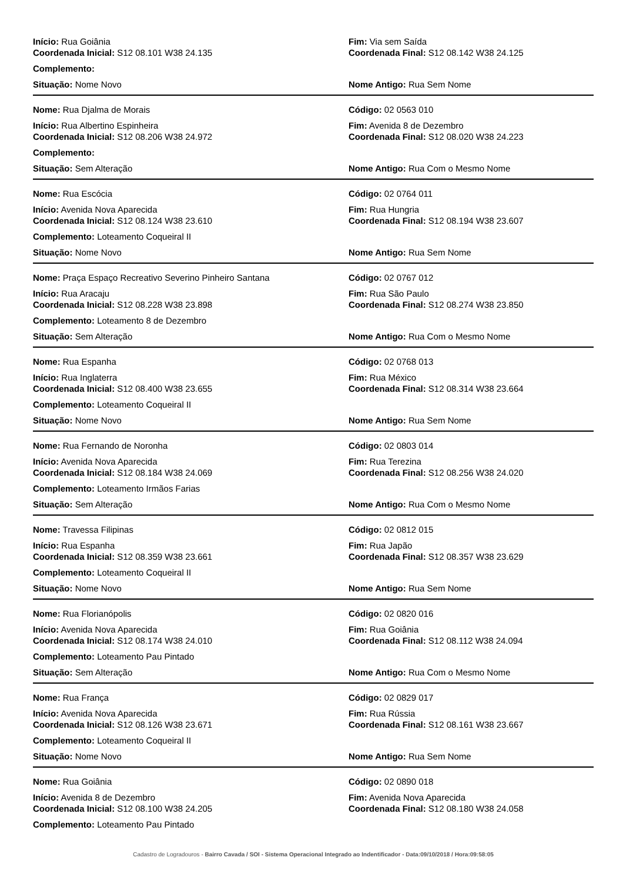Início: Rua Goiânia
Coordenada Inicial: S12 08.101 W38 24.135
Fim: Via sem Saída
Coordenada Final: S12 08.142 W38 24.125
Complemento:
Situação: Nome Novo Nome Antigo: Rua Sem Nome
Nome: Rua Djalma de Morais Código: 02 0563 010
Início: Rua Albertino Espinheira
Coordenada Inicial: S12 08.206 W38 24.972
Fim: Avenida 8 de Dezembro
Coordenada Final: S12 08.020 W38 24.223
Complemento:
Situação: Sem Alteração Nome Antigo: Rua Com o Mesmo Nome
Nome: Rua Escócia Código: 02 0764 011
Início: Avenida Nova Aparecida
Coordenada Inicial: S12 08.124 W38 23.610
Fim: Rua Hungria
Coordenada Final: S12 08.194 W38 23.607
Complemento: Loteamento Coqueiral II
Situação: Nome Novo Nome Antigo: Rua Sem Nome
Nome: Praça Espaço Recreativo Severino Pinheiro Santana
Código: 02 0767 012
Início: Rua Aracaju
Coordenada Inicial: S12 08.228 W38 23.898
Fim: Rua São Paulo
Coordenada Final: S12 08.274 W38 23.850
Complemento: Loteamento 8 de Dezembro
Situação: Sem Alteração Nome Antigo: Rua Com o Mesmo Nome
Nome: Rua Espanha Código: 02 0768 013
Início: Rua Inglaterra
Coordenada Inicial: S12 08.400 W38 23.655
Fim: Rua México
Coordenada Final: S12 08.314 W38 23.664
Complemento: Loteamento Coqueiral II
Situação: Nome Novo Nome Antigo: Rua Sem Nome
Nome: Rua Fernando de Noronha Código: 02 0803 014
Início: Avenida Nova Aparecida
Coordenada Inicial: S12 08.184 W38 24.069
Fim: Rua Terezina
Coordenada Final: S12 08.256 W38 24.020
Complemento: Loteamento Irmãos Farias
Situação: Sem Alteração Nome Antigo: Rua Com o Mesmo Nome
Nome: Travessa Filipinas Código: 02 0812 015
Início: Rua Espanha
Coordenada Inicial: S12 08.359 W38 23.661
Fim: Rua Japão
Coordenada Final: S12 08.357 W38 23.629
Complemento: Loteamento Coqueiral II
Situação: Nome Novo Nome Antigo: Rua Sem Nome
Nome: Rua Florianópolis Código: 02 0820 016
Início: Avenida Nova Aparecida
Coordenada Inicial: S12 08.174 W38 24.010
Fim: Rua Goiânia
Coordenada Final: S12 08.112 W38 24.094
Complemento: Loteamento Pau Pintado
Situação: Sem Alteração Nome Antigo: Rua Com o Mesmo Nome
Nome: Rua França Código: 02 0829 017
Início: Avenida Nova Aparecida
Coordenada Inicial: S12 08.126 W38 23.671
Fim: Rua Rússia
Coordenada Final: S12 08.161 W38 23.667
Complemento: Loteamento Coqueiral II
Situação: Nome Novo Nome Antigo: Rua Sem Nome
Nome: Rua Goiânia Código: 02 0890 018
Início: Avenida 8 de Dezembro
Coordenada Inicial: S12 08.100 W38 24.205
Fim: Avenida Nova Aparecida
Coordenada Final: S12 08.180 W38 24.058
Complemento: Loteamento Pau Pintado
Cadastro de Logradouros - Bairro Cavada / SOI - Sistema Operacional Integrado ao Indentificador - Data:09/10/2018 / Hora:09:58:05